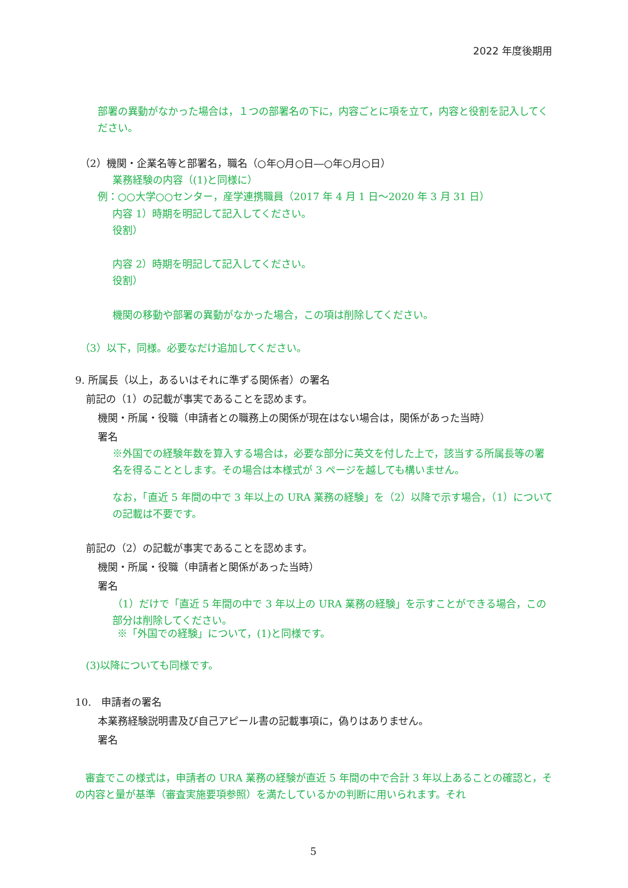2022 年度後期用
部署の異動がなかった場合は，１つの部署名の下に，内容ごとに項を立て，内容と役割を記入してください。
（2）機関・企業名等と部署名，職名（○年○月○日―○年○月○日）
業務経験の内容（(1)と同様に）
例：○○大学○○センター，産学連携職員（2017 年 4 月 1 日～2020 年 3 月 31 日）
内容 1）時期を明記して記入してください。
役割）
内容 2）時期を明記して記入してください。
役割）
機関の移動や部署の異動がなかった場合，この項は削除してください。
（3）以下，同様。必要なだけ追加してください。
9. 所属長（以上，あるいはそれに準ずる関係者）の署名
前記の（1）の記載が事実であることを認めます。
機関・所属・役職（申請者との職務上の関係が現在はない場合は，関係があった当時）
署名
※外国での経験年数を算入する場合は，必要な部分に英文を付した上で，該当する所属長等の署名を得ることとします。その場合は本様式が 3 ページを越しても構いません。
なお，「直近 5 年間の中で 3 年以上の URA 業務の経験」を（2）以降で示す場合，（1）についての記載は不要です。
前記の（2）の記載が事実であることを認めます。
機関・所属・役職（申請者と関係があった当時）
署名
（1）だけで「直近 5 年間の中で 3 年以上の URA 業務の経験」を示すことができる場合，この部分は削除してください。
※「外国での経験」について，(1)と同様です。
(3)以降についても同様です。
10.　申請者の署名
本業務経験説明書及び自己アピール書の記載事項に，偽りはありません。
署名
　審査でこの様式は，申請者の URA 業務の経験が直近 5 年間の中で合計 3 年以上あることの確認と，その内容と量が基準（審査実施要項参照）を満たしているかの判断に用いられます。それ
5